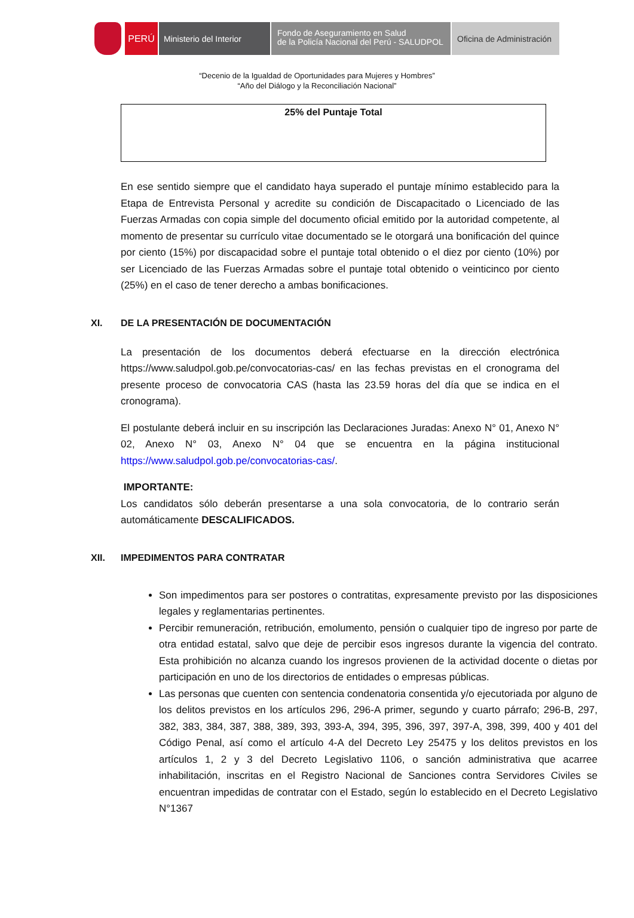PERÚ Ministerio del Interior
Fondo de Aseguramiento en Salud
de la Policía Nacional del Perú - SALUDPOL
Oficina de Administración
“Decenio de la Igualdad de Oportunidades para Mujeres y Hombres”
“Año del Diálogo y la Reconciliación Nacional”
| 25% del Puntaje Total |
En ese sentido siempre que el candidato haya superado el puntaje mínimo establecido para la Etapa de Entrevista Personal y acredite su condición de Discapacitado o Licenciado de las Fuerzas Armadas con copia simple del documento oficial emitido por la autoridad competente, al momento de presentar su currículo vitae documentado se le otorgará una bonificación del quince por ciento (15%) por discapacidad sobre el puntaje total obtenido o el diez por ciento (10%) por ser Licenciado de las Fuerzas Armadas sobre el puntaje total obtenido o veinticinco por ciento (25%) en el caso de tener derecho a ambas bonificaciones.
XI. DE LA PRESENTACIÓN DE DOCUMENTACIÓN
La presentación de los documentos deberá efectuarse en la dirección electrónica https://www.saludpol.gob.pe/convocatorias-cas/ en las fechas previstas en el cronograma del presente proceso de convocatoria CAS (hasta las 23.59 horas del día que se indica en el cronograma).
El postulante deberá incluir en su inscripción las Declaraciones Juradas: Anexo N° 01, Anexo N° 02, Anexo N° 03, Anexo N° 04 que se encuentra en la página institucional https://www.saludpol.gob.pe/convocatorias-cas/.
IMPORTANTE:
Los candidatos sólo deberán presentarse a una sola convocatoria, de lo contrario serán automáticamente DESCALIFICADOS.
XII. IMPEDIMENTOS PARA CONTRATAR
Son impedimentos para ser postores o contratitas, expresamente previsto por las disposiciones legales y reglamentarias pertinentes.
Percibir remuneración, retribución, emolumento, pensión o cualquier tipo de ingreso por parte de otra entidad estatal, salvo que deje de percibir esos ingresos durante la vigencia del contrato. Esta prohibición no alcanza cuando los ingresos provienen de la actividad docente o dietas por participación en uno de los directorios de entidades o empresas públicas.
Las personas que cuenten con sentencia condenatoria consentida y/o ejecutoriada por alguno de los delitos previstos en los artículos 296, 296-A primer, segundo y cuarto párrafo; 296-B, 297, 382, 383, 384, 387, 388, 389, 393, 393-A, 394, 395, 396, 397, 397-A, 398, 399, 400 y 401 del Código Penal, así como el artículo 4-A del Decreto Ley 25475 y los delitos previstos en los artículos 1, 2 y 3 del Decreto Legislativo 1106, o sanción administrativa que acarree inhabilitación, inscritas en el Registro Nacional de Sanciones contra Servidores Civiles se encuentran impedidas de contratar con el Estado, según lo establecido en el Decreto Legislativo N°1367